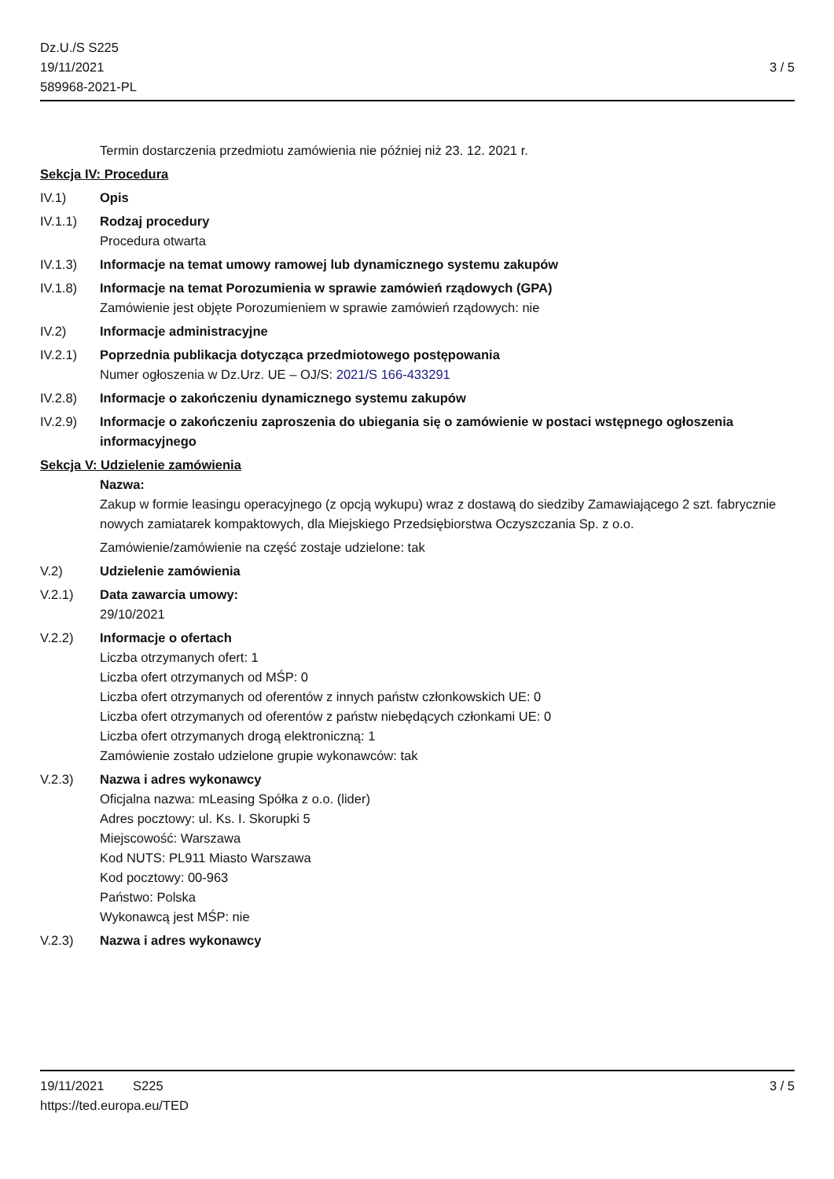Dz.U./S S225
19/11/2021
589968-2021-PL
3 / 5
Termin dostarczenia przedmiotu zamówienia nie później niż 23. 12. 2021 r.
Sekcja IV: Procedura
IV.1) Opis
IV.1.1) Rodzaj procedury
Procedura otwarta
IV.1.3) Informacje na temat umowy ramowej lub dynamicznego systemu zakupów
IV.1.8) Informacje na temat Porozumienia w sprawie zamówień rządowych (GPA)
Zamówienie jest objęte Porozumieniem w sprawie zamówień rządowych: nie
IV.2) Informacje administracyjne
IV.2.1) Poprzednia publikacja dotycząca przedmiotowego postępowania
Numer ogłoszenia w Dz.Urz. UE – OJ/S: 2021/S 166-433291
IV.2.8) Informacje o zakończeniu dynamicznego systemu zakupów
IV.2.9) Informacje o zakończeniu zaproszenia do ubiegania się o zamówienie w postaci wstępnego ogłoszenia informacyjnego
Sekcja V: Udzielenie zamówienia
Nazwa:
Zakup w formie leasingu operacyjnego (z opcją wykupu) wraz z dostawą do siedziby Zamawiającego 2 szt. fabrycznie nowych zamiatarek kompaktowych, dla Miejskiego Przedsiębiorstwa Oczyszczania Sp. z o.o.
Zamówienie/zamówienie na część zostaje udzielone: tak
V.2) Udzielenie zamówienia
V.2.1) Data zawarcia umowy:
29/10/2021
V.2.2) Informacje o ofertach
Liczba otrzymanych ofert: 1
Liczba ofert otrzymanych od MŚP: 0
Liczba ofert otrzymanych od oferentów z innych państw członkowskich UE: 0
Liczba ofert otrzymanych od oferentów z państw niebędących członkami UE: 0
Liczba ofert otrzymanych drogą elektroniczną: 1
Zamówienie zostało udzielone grupie wykonawców: tak
V.2.3) Nazwa i adres wykonawcy
Oficjalna nazwa: mLeasing Spółka z o.o. (lider)
Adres pocztowy: ul. Ks. I. Skorupki 5
Miejscowość: Warszawa
Kod NUTS: PL911 Miasto Warszawa
Kod pocztowy: 00-963
Państwo: Polska
Wykonawcą jest MŚP: nie
V.2.3) Nazwa i adres wykonawcy
19/11/2021 S225
https://ted.europa.eu/TED
3 / 5